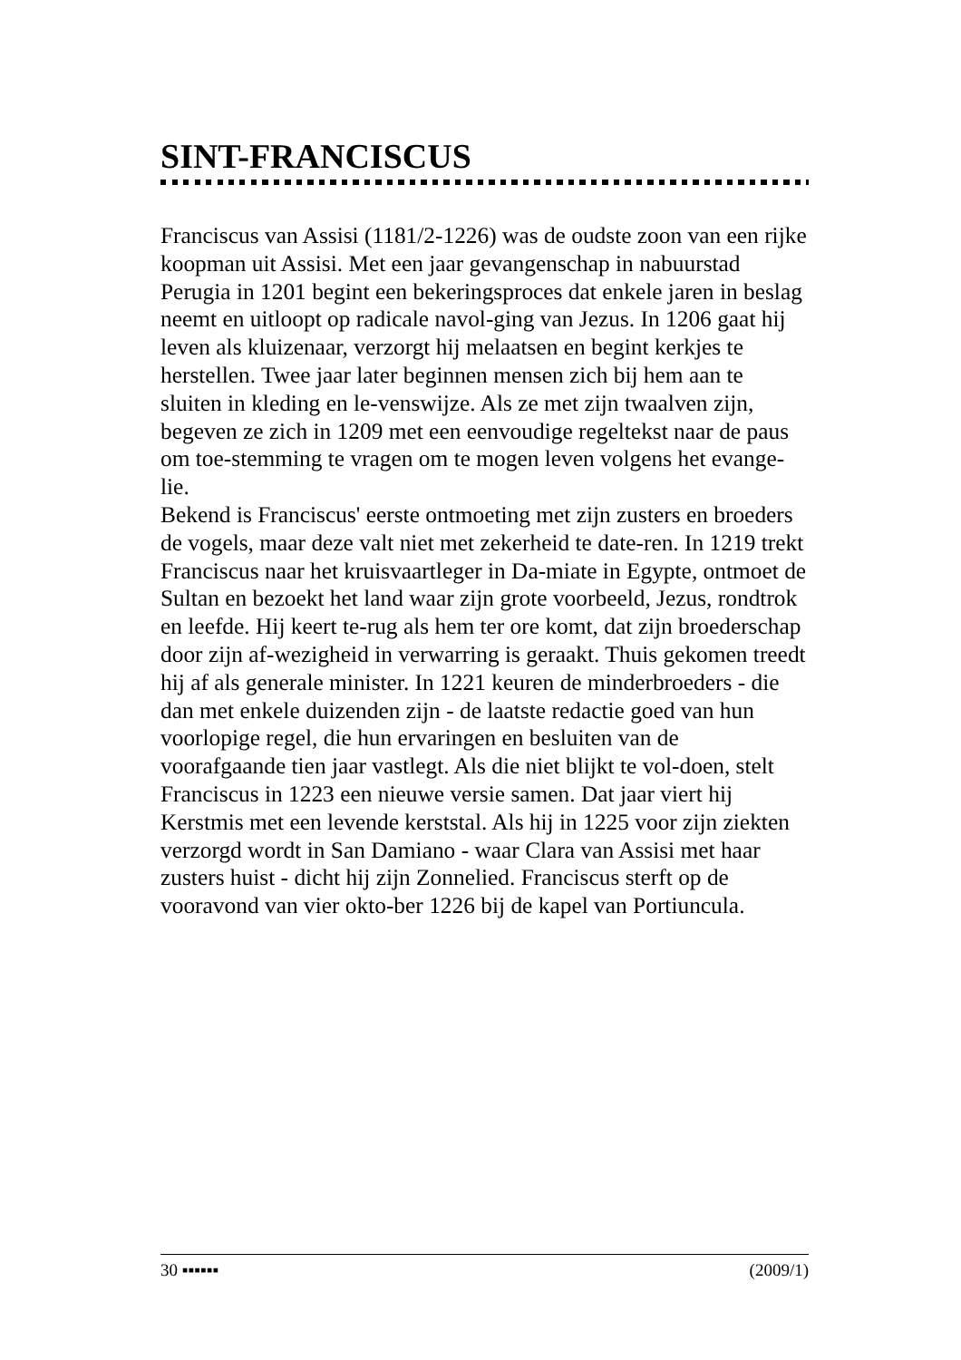SINT-FRANCISCUS
Franciscus van Assisi (1181/2-1226) was de oudste zoon van een rijke koopman uit Assisi. Met een jaar gevangenschap in nabuurstad Perugia in 1201 begint een bekeringsproces dat enkele jaren in beslag neemt en uitloopt op radicale navol-ging van Jezus. In 1206 gaat hij leven als kluizenaar, verzorgt hij melaatsen en begint kerkjes te herstellen. Twee jaar later beginnen mensen zich bij hem aan te sluiten in kleding en le-venswijze. Als ze met zijn twaalven zijn, begeven ze zich in 1209 met een eenvoudige regeltekst naar de paus om toe-stemming te vragen om te mogen leven volgens het evange-lie.
Bekend is Franciscus' eerste ontmoeting met zijn zusters en broeders de vogels, maar deze valt niet met zekerheid te date-ren. In 1219 trekt Franciscus naar het kruisvaartleger in Da-miate in Egypte, ontmoet de Sultan en bezoekt het land waar zijn grote voorbeeld, Jezus, rondtrok en leefde. Hij keert te-rug als hem ter ore komt, dat zijn broederschap door zijn af-wezigheid in verwarring is geraakt. Thuis gekomen treedt hij af als generale minister. In 1221 keuren de minderbroeders - die dan met enkele duizenden zijn - de laatste redactie goed van hun voorlopige regel, die hun ervaringen en besluiten van de voorafgaande tien jaar vastlegt. Als die niet blijkt te vol-doen, stelt Franciscus in 1223 een nieuwe versie samen. Dat jaar viert hij Kerstmis met een levende kerststal. Als hij in 1225 voor zijn ziekten verzorgd wordt in San Damiano - waar Clara van Assisi met haar zusters huist - dicht hij zijn Zonnelied. Franciscus sterft op de vooravond van vier okto-ber 1226 bij de kapel van Portiuncula.
30 ▪▪▪▪▪▪ (2009/1)